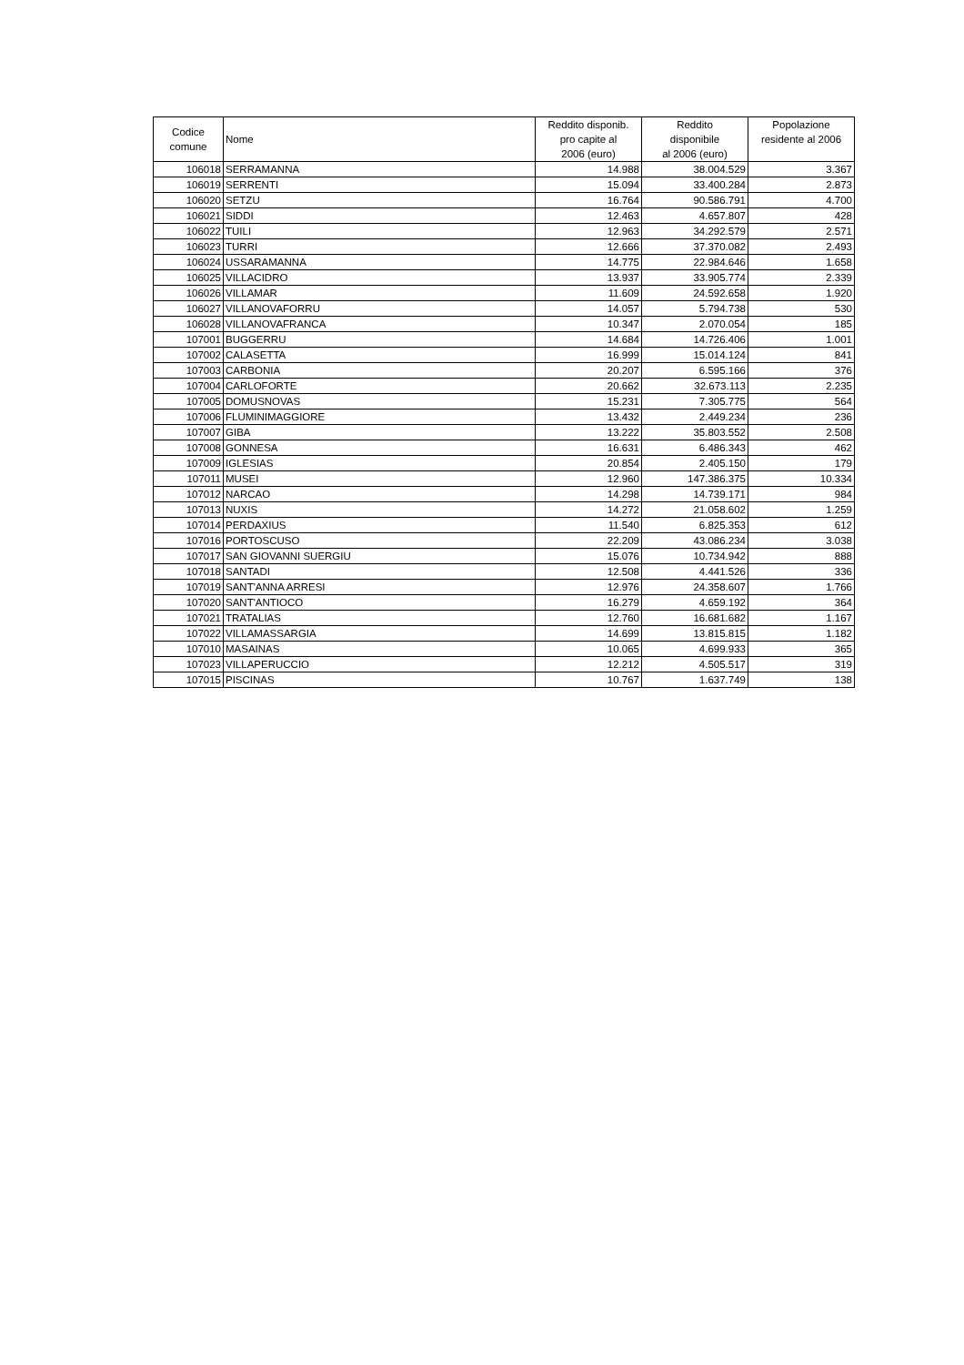| Codice comune | Nome | Reddito disponib. pro capite al 2006 (euro) | Reddito disponibile al 2006 (euro) | Popolazione residente al 2006 |
| --- | --- | --- | --- | --- |
| 106018 | SERRAMANNA | 14.988 | 38.004.529 | 3.367 |
| 106019 | SERRENTI | 15.094 | 33.400.284 | 2.873 |
| 106020 | SETZU | 16.764 | 90.586.791 | 4.700 |
| 106021 | SIDDI | 12.463 | 4.657.807 | 428 |
| 106022 | TUILI | 12.963 | 34.292.579 | 2.571 |
| 106023 | TURRI | 12.666 | 37.370.082 | 2.493 |
| 106024 | USSARAMANNA | 14.775 | 22.984.646 | 1.658 |
| 106025 | VILLACIDRO | 13.937 | 33.905.774 | 2.339 |
| 106026 | VILLAMAR | 11.609 | 24.592.658 | 1.920 |
| 106027 | VILLANOVAFORRU | 14.057 | 5.794.738 | 530 |
| 106028 | VILLANOVAFRANCA | 10.347 | 2.070.054 | 185 |
| 107001 | BUGGERRU | 14.684 | 14.726.406 | 1.001 |
| 107002 | CALASETTA | 16.999 | 15.014.124 | 841 |
| 107003 | CARBONIA | 20.207 | 6.595.166 | 376 |
| 107004 | CARLOFORTE | 20.662 | 32.673.113 | 2.235 |
| 107005 | DOMUSNOVAS | 15.231 | 7.305.775 | 564 |
| 107006 | FLUMINIMAGGIORE | 13.432 | 2.449.234 | 236 |
| 107007 | GIBA | 13.222 | 35.803.552 | 2.508 |
| 107008 | GONNESA | 16.631 | 6.486.343 | 462 |
| 107009 | IGLESIAS | 20.854 | 2.405.150 | 179 |
| 107011 | MUSEI | 12.960 | 147.386.375 | 10.334 |
| 107012 | NARCAO | 14.298 | 14.739.171 | 984 |
| 107013 | NUXIS | 14.272 | 21.058.602 | 1.259 |
| 107014 | PERDAXIUS | 11.540 | 6.825.353 | 612 |
| 107016 | PORTOSCUSO | 22.209 | 43.086.234 | 3.038 |
| 107017 | SAN GIOVANNI SUERGIU | 15.076 | 10.734.942 | 888 |
| 107018 | SANTADI | 12.508 | 4.441.526 | 336 |
| 107019 | SANT'ANNA ARRESI | 12.976 | 24.358.607 | 1.766 |
| 107020 | SANT'ANTIOCO | 16.279 | 4.659.192 | 364 |
| 107021 | TRATALIAS | 12.760 | 16.681.682 | 1.167 |
| 107022 | VILLAMASSARGIA | 14.699 | 13.815.815 | 1.182 |
| 107010 | MASAINAS | 10.065 | 4.699.933 | 365 |
| 107023 | VILLAPERUCCIO | 12.212 | 4.505.517 | 319 |
| 107015 | PISCINAS | 10.767 | 1.637.749 | 138 |